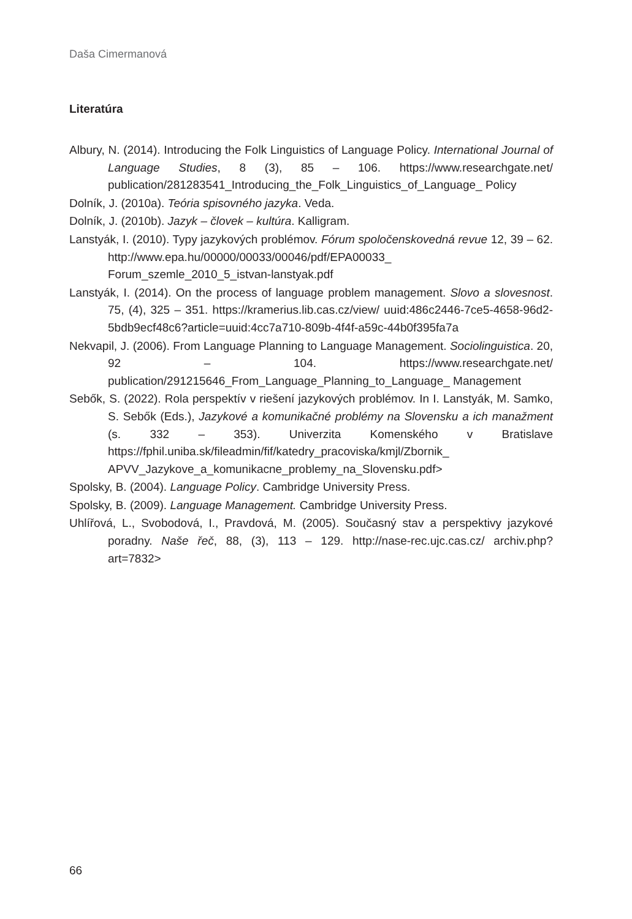Daša Cimermanová
Literatúra
Albury, N. (2014). Introducing the Folk Linguistics of Language Policy. International Journal of Language Studies, 8 (3), 85 – 106. https://www.researchgate.net/ publication/281283541_Introducing_the_Folk_Linguistics_of_Language_ Policy
Dolník, J. (2010a). Teória spisovného jazyka. Veda.
Dolník, J. (2010b). Jazyk – človek – kultúra. Kalligram.
Lanstyák, I. (2010). Typy jazykových problémov. Fórum spoločenskovedná revue 12, 39 – 62. http://www.epa.hu/00000/00033/00046/pdf/EPA00033_ Forum_szemle_2010_5_istvan-lanstyak.pdf
Lanstyák, I. (2014). On the process of language problem management. Slovo a slovesnost. 75, (4), 325 – 351. https://kramerius.lib.cas.cz/view/ uuid:486c2446-7ce5-4658-96d2-5bdb9ecf48c6?article=uuid:4cc7a710-809b-4f4f-a59c-44b0f395fa7a
Nekvapil, J. (2006). From Language Planning to Language Management. Sociolinguistica. 20, 92 – 104. https://www.researchgate.net/ publication/291215646_From_Language_Planning_to_Language_ Management
Sebők, S. (2022). Rola perspektív v riešení jazykových problémov. In I. Lanstyák, M. Samko, S. Sebők (Eds.), Jazykové a komunikačné problémy na Slovensku a ich manažment (s. 332 – 353). Univerzita Komenského v Bratislave https://fphil.uniba.sk/fileadmin/fif/katedry_pracoviska/kmjl/Zbornik_ APVV_Jazykove_a_komunikacne_problemy_na_Slovensku.pdf>
Spolsky, B. (2004). Language Policy. Cambridge University Press.
Spolsky, B. (2009). Language Management. Cambridge University Press.
Uhlířová, L., Svobodová, I., Pravdová, M. (2005). Současný stav a perspektivy jazykové poradny. Naše řeč, 88, (3), 113 – 129. http://nase-rec.ujc.cas.cz/ archiv.php?art=7832>
66